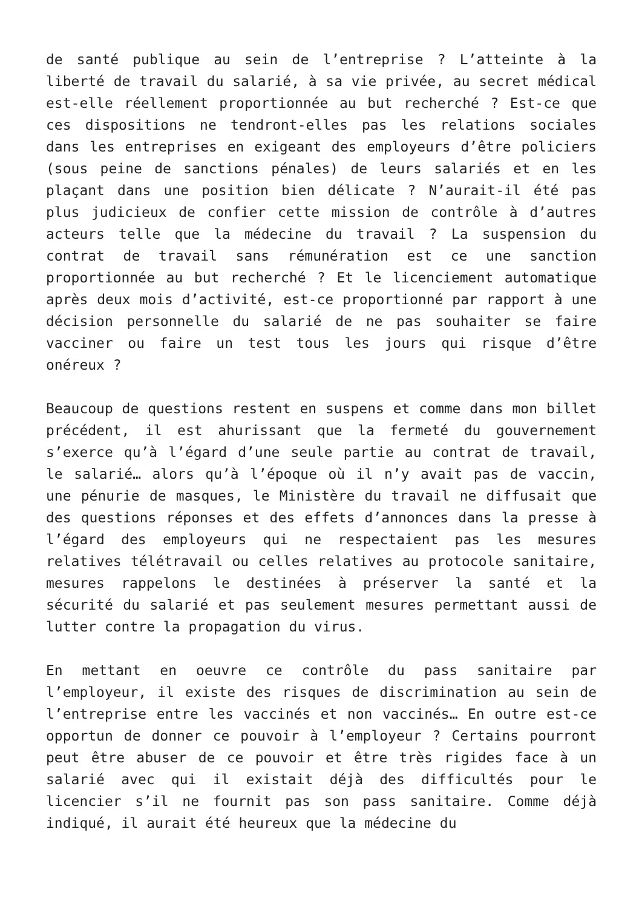de santé publique au sein de l’entreprise ? L’atteinte à la liberté de travail du salarié, à sa vie privée, au secret médical est-elle réellement proportionnée au but recherché ? Est-ce que ces dispositions ne tendront-elles pas les relations sociales dans les entreprises en exigeant des employeurs d’être policiers (sous peine de sanctions pénales) de leurs salariés et en les plaçant dans une position bien délicate ? N’aurait-il été pas plus judicieux de confier cette mission de contrôle à d’autres acteurs telle que la médecine du travail ? La suspension du contrat de travail sans rémunération est ce une sanction proportionnée au but recherché ? Et le licenciement automatique après deux mois d’activité, est-ce proportionné par rapport à une décision personnelle du salarié de ne pas souhaiter se faire vacciner ou faire un test tous les jours qui risque d’être onéreux ?
Beaucoup de questions restent en suspens et comme dans mon billet précédent, il est ahurissant que la fermeté du gouvernement s’exerce qu’à l’égard d’une seule partie au contrat de travail, le salarié… alors qu’à l’époque où il n’y avait pas de vaccin, une pénurie de masques, le Ministère du travail ne diffusait que des questions réponses et des effets d’annonces dans la presse à l’égard des employeurs qui ne respectaient pas les mesures relatives télétravail ou celles relatives au protocole sanitaire, mesures rappelons le destinées à préserver la santé et la sécurité du salarié et pas seulement mesures permettant aussi de lutter contre la propagation du virus.
En mettant en oeuvre ce contrôle du pass sanitaire par l’employeur, il existe des risques de discrimination au sein de l’entreprise entre les vaccinés et non vaccinés… En outre est-ce opportun de donner ce pouvoir à l’employeur ? Certains pourront peut être abuser de ce pouvoir et être très rigides face à un salarié avec qui il existait déjà des difficultés pour le licencier s’il ne fournit pas son pass sanitaire. Comme déjà indiqué, il aurait été heureux que la médecine du